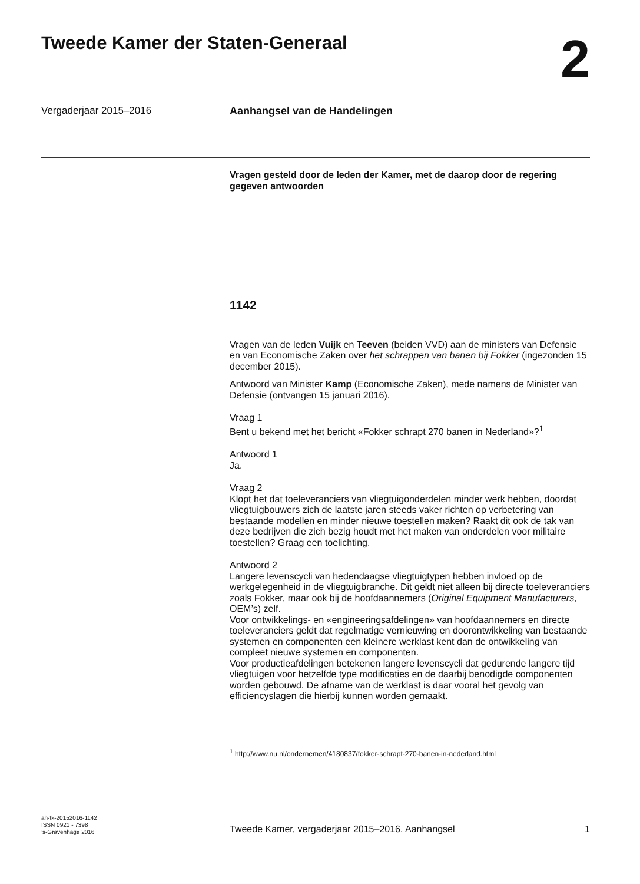Tweede Kamer der Staten-Generaal
2
Vergaderjaar 2015–2016 Aanhangsel van de Handelingen
Vragen gesteld door de leden der Kamer, met de daarop door de regering gegeven antwoorden
1142
Vragen van de leden Vuijk en Teeven (beiden VVD) aan de ministers van Defensie en van Economische Zaken over het schrappen van banen bij Fokker (ingezonden 15 december 2015).
Antwoord van Minister Kamp (Economische Zaken), mede namens de Minister van Defensie (ontvangen 15 januari 2016).
Vraag 1
Bent u bekend met het bericht «Fokker schrapt 270 banen in Nederland»?<sup>1</sup>
Antwoord 1
Ja.
Vraag 2
Klopt het dat toeleveranciers van vliegtuigonderdelen minder werk hebben, doordat vliegtuigbouwers zich de laatste jaren steeds vaker richten op verbetering van bestaande modellen en minder nieuwe toestellen maken? Raakt dit ook de tak van deze bedrijven die zich bezig houdt met het maken van onderdelen voor militaire toestellen? Graag een toelichting.
Antwoord 2
Langere levenscycli van hedendaagse vliegtuigtypen hebben invloed op de werkgelegenheid in de vliegtuigbranche. Dit geldt niet alleen bij directe toeleveranciers zoals Fokker, maar ook bij de hoofdaannemers (Original Equipment Manufacturers, OEM’s) zelf.
Voor ontwikkelings- en «engineeringsafdelingen» van hoofdaannemers en directe toeleveranciers geldt dat regelmatige vernieuwing en doorontwikkeling van bestaande systemen en componenten een kleinere werklast kent dan de ontwikkeling van compleet nieuwe systemen en componenten.
Voor productieafdelingen betekenen langere levenscycli dat gedurende langere tijd vliegtuigen voor hetzelfde type modificaties en de daarbij benodigde componenten worden gebouwd. De afname van de werklast is daar vooral het gevolg van efficiencyslagen die hierbij kunnen worden gemaakt.
<sup>1</sup> http://www.nu.nl/ondernemen/4180837/fokker-schrapt-270-banen-in-nederland.html
ah-tk-20152016-1142
ISSN 0921 - 7398
’s-Gravenhage 2016
Tweede Kamer, vergaderjaar 2015–2016, Aanhangsel 1